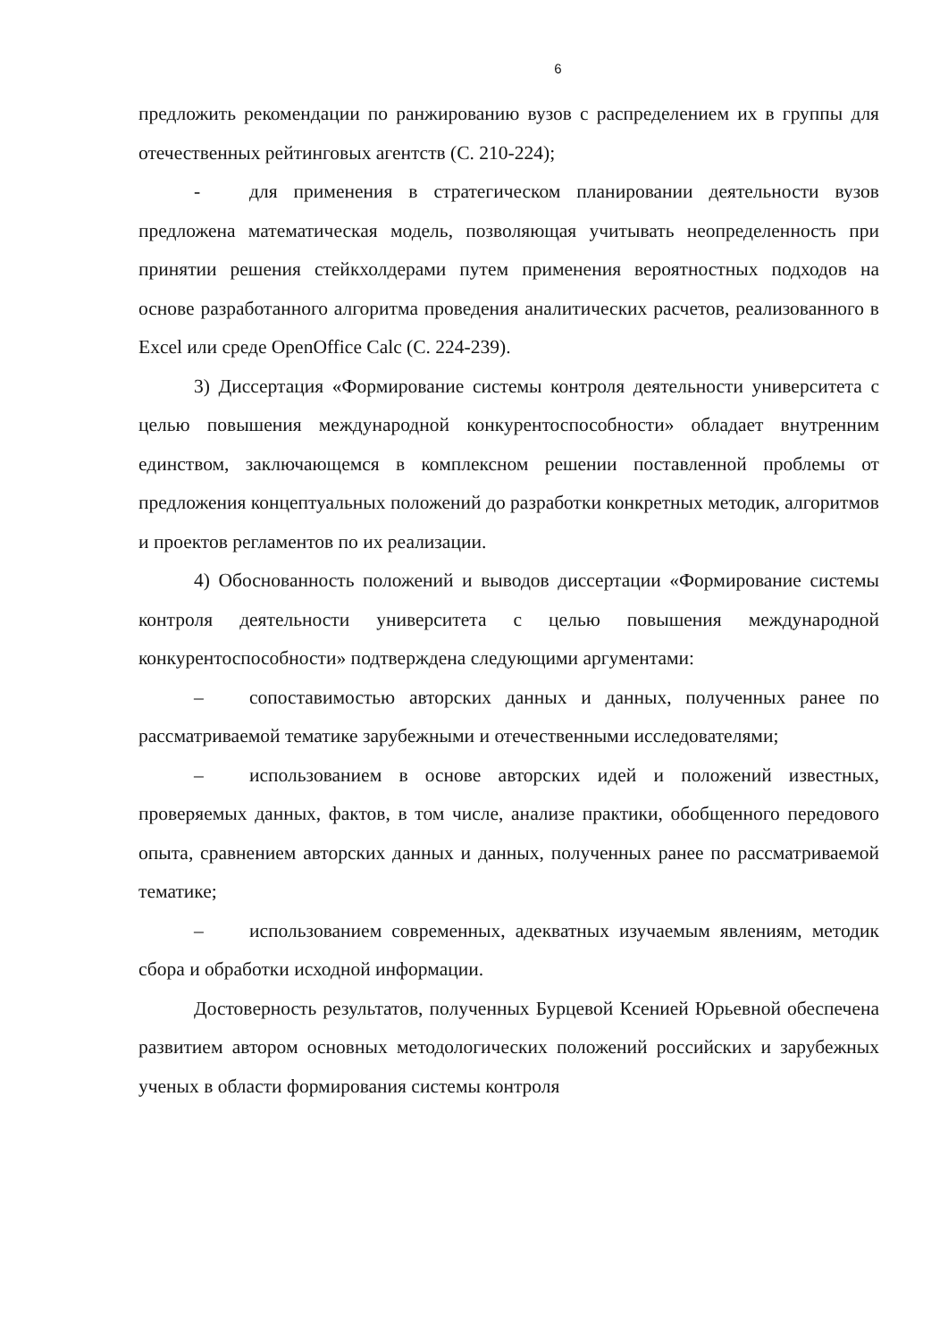6
предложить рекомендации по ранжированию вузов с распределением их в группы для отечественных рейтинговых агентств (С. 210-224);
- для применения в стратегическом планировании деятельности вузов предложена математическая модель, позволяющая учитывать неопределенность при принятии решения стейкхолдерами путем применения вероятностных подходов на основе разработанного алгоритма проведения аналитических расчетов, реализованного в Excel или среде OpenOffice Calc (С. 224-239).
3) Диссертация «Формирование системы контроля деятельности университета с целью повышения международной конкурентоспособности» обладает внутренним единством, заключающемся в комплексном решении поставленной проблемы от предложения концептуальных положений до разработки конкретных методик, алгоритмов и проектов регламентов по их реализации.
4) Обоснованность положений и выводов диссертации «Формирование системы контроля деятельности университета с целью повышения международной конкурентоспособности» подтверждена следующими аргументами:
– сопоставимостью авторских данных и данных, полученных ранее по рассматриваемой тематике зарубежными и отечественными исследователями;
– использованием в основе авторских идей и положений известных, проверяемых данных, фактов, в том числе, анализе практики, обобщенного передового опыта, сравнением авторских данных и данных, полученных ранее по рассматриваемой тематике;
– использованием современных, адекватных изучаемым явлениям, методик сбора и обработки исходной информации.
Достоверность результатов, полученных Бурцевой Ксенией Юрьевной обеспечена развитием автором основных методологических положений российских и зарубежных ученых в области формирования системы контроля